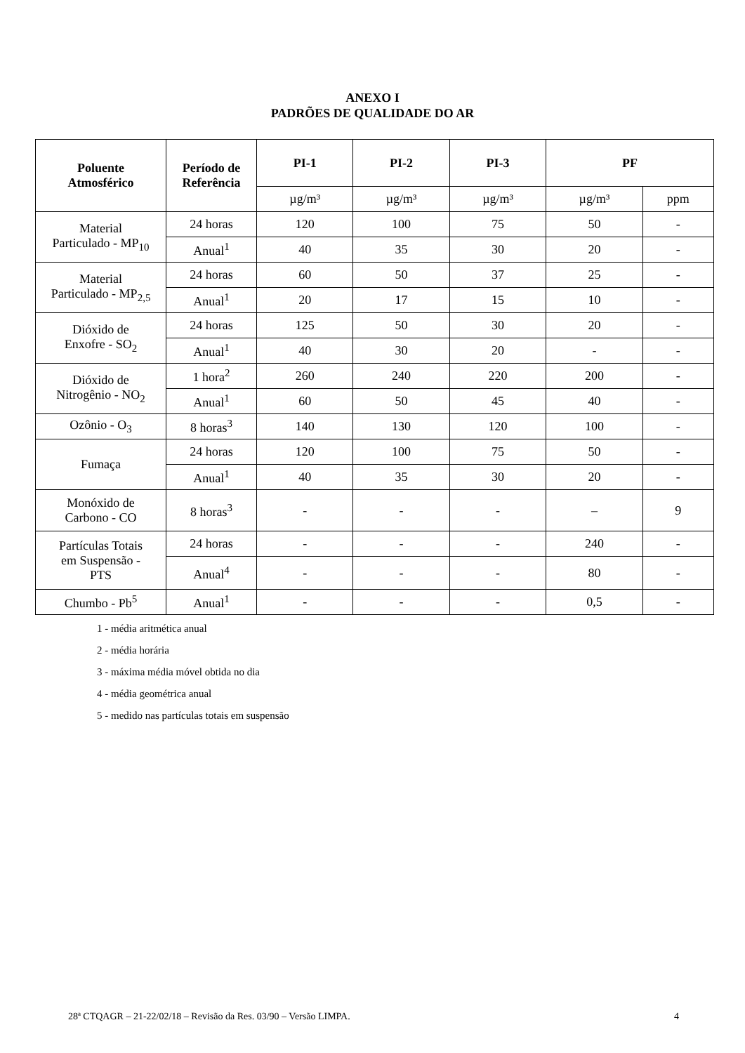ANEXO I
PADRÕES DE QUALIDADE DO AR
| Poluente Atmosférico | Período de Referência | PI-1 | PI-2 | PI-3 | PF | |
| --- | --- | --- | --- | --- | --- | --- |
| | | µg/m³ | µg/m³ | µg/m³ | µg/m³ | ppm |
| Material Particulado - MP<sub>10</sub> | 24 horas | 120 | 100 | 75 | 50 | - |
| | Anual<sup>1</sup> | 40 | 35 | 30 | 20 | - |
| Material Particulado - MP<sub>2,5</sub> | 24 horas | 60 | 50 | 37 | 25 | - |
| | Anual<sup>1</sup> | 20 | 17 | 15 | 10 | - |
| Dióxido de Enxofre - SO<sub>2</sub> | 24 horas | 125 | 50 | 30 | 20 | - |
| | Anual<sup>1</sup> | 40 | 30 | 20 | - | - |
| Dióxido de Nitrogênio - NO<sub>2</sub> | 1 hora<sup>2</sup> | 260 | 240 | 220 | 200 | - |
| | Anual<sup>1</sup> | 60 | 50 | 45 | 40 | - |
| Ozônio - O<sub>3</sub> | 8 horas<sup>3</sup> | 140 | 130 | 120 | 100 | - |
| Fumaça | 24 horas | 120 | 100 | 75 | 50 | - |
| | Anual<sup>1</sup> | 40 | 35 | 30 | 20 | - |
| Monóxido de Carbono - CO | 8 horas<sup>3</sup> | - | - | - | – | 9 |
| Partículas Totais em Suspensão - PTS | 24 horas | - | - | - | 240 | - |
| | Anual<sup>4</sup> | - | - | - | 80 | - |
| Chumbo - Pb<sup>5</sup> | Anual<sup>1</sup> | - | - | - | 0,5 | - |
1 - média aritmética anual
2 - média horária
3 - máxima média móvel obtida no dia
4 - média geométrica anual
5 - medido nas partículas totais em suspensão
28ª CTQAGR – 21-22/02/18 – Revisão da Res. 03/90 – Versão LIMPA. 4